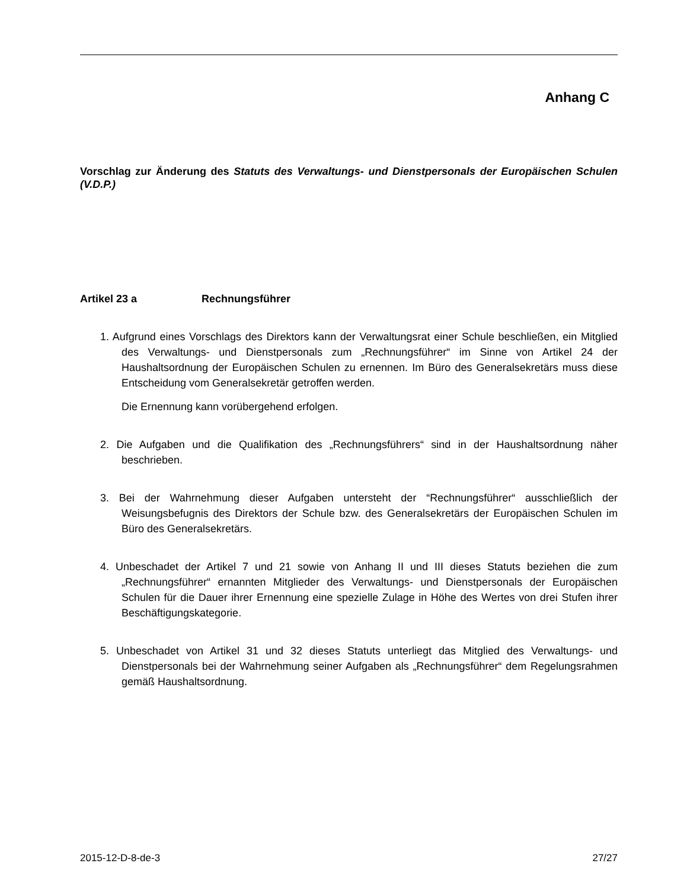Anhang C
Vorschlag zur Änderung des Statuts des Verwaltungs- und Dienstpersonals der Europäischen Schulen (V.D.P.)
Artikel 23 a Rechnungsführer
1. Aufgrund eines Vorschlags des Direktors kann der Verwaltungsrat einer Schule beschließen, ein Mitglied des Verwaltungs- und Dienstpersonals zum „Rechnungsführer“ im Sinne von Artikel 24 der Haushaltsordnung der Europäischen Schulen zu ernennen. Im Büro des Generalsekretärs muss diese Entscheidung vom Generalsekretär getroffen werden.
Die Ernennung kann vorübergehend erfolgen.
2. Die Aufgaben und die Qualifikation des „Rechnungsführers“ sind in der Haushaltsordnung näher beschrieben.
3. Bei der Wahrnehmung dieser Aufgaben untersteht der “Rechnungsführer“ ausschließlich der Weisungsbefugnis des Direktors der Schule bzw. des Generalsekretärs der Europäischen Schulen im Büro des Generalsekretärs.
4. Unbeschadet der Artikel 7 und 21 sowie von Anhang II und III dieses Statuts beziehen die zum „Rechnungsführer“ ernannten Mitglieder des Verwaltungs- und Dienstpersonals der Europäischen Schulen für die Dauer ihrer Ernennung eine spezielle Zulage in Höhe des Wertes von drei Stufen ihrer Beschäftigungskategorie.
5. Unbeschadet von Artikel 31 und 32 dieses Statuts unterliegt das Mitglied des Verwaltungs- und Dienstpersonals bei der Wahrnehmung seiner Aufgaben als „Rechnungsführer“ dem Regelungsrahmen gemäß Haushaltsordnung.
2015-12-D-8-de-3 27/27